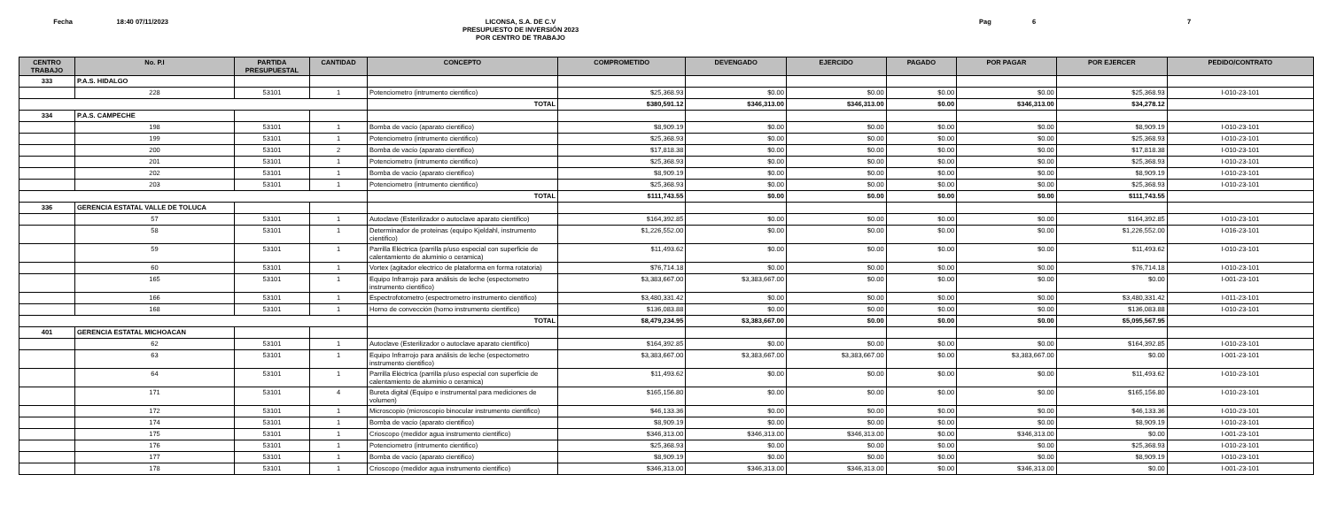Fecha 18:40 07/11/2023 LICONSA, S.A. DE C.V
PRESUPUESTO DE INVERSIÓN 2023
POR CENTRO DE TRABAJO
Pag 6 7
| CENTRO TRABAJO | No. P.I | PARTIDA PRESUPUESTAL | CANTIDAD | CONCEPTO | COMPROMETIDO | DEVENGADO | EJERCIDO | PAGADO | POR PAGAR | POR EJERCER | PEDIDO/CONTRATO |
| --- | --- | --- | --- | --- | --- | --- | --- | --- | --- | --- | --- |
| 333 | P.A.S. HIDALGO | | | | | | | | | | |
| | 228 | 53101 | 1 | Potenciometro (intrumento cientifico) | $25,368.93 | $0.00 | $0.00 | $0.00 | $0.00 | $25,368.93 | I-010-23-101 |
| | | | | TOTAL | $380,591.12 | $346,313.00 | $346,313.00 | $0.00 | $346,313.00 | $34,278.12 | |
| 334 | P.A.S. CAMPECHE | | | | | | | | | | |
| | 198 | 53101 | 1 | Bomba de vacío (aparato cientifico) | $8,909.19 | $0.00 | $0.00 | $0.00 | $0.00 | $8,909.19 | I-010-23-101 |
| | 199 | 53101 | 1 | Potenciometro (intrumento cientifico) | $25,368.93 | $0.00 | $0.00 | $0.00 | $0.00 | $25,368.93 | I-010-23-101 |
| | 200 | 53101 | 2 | Bomba de vacío (aparato cientifico) | $17,818.38 | $0.00 | $0.00 | $0.00 | $0.00 | $17,818.38 | I-010-23-101 |
| | 201 | 53101 | 1 | Potenciometro (intrumento cientifico) | $25,368.93 | $0.00 | $0.00 | $0.00 | $0.00 | $25,368.93 | I-010-23-101 |
| | 202 | 53101 | 1 | Bomba de vacío (aparato cientifico) | $8,909.19 | $0.00 | $0.00 | $0.00 | $0.00 | $8,909.19 | I-010-23-101 |
| | 203 | 53101 | 1 | Potenciometro (intrumento cientifico) | $25,368.93 | $0.00 | $0.00 | $0.00 | $0.00 | $25,368.93 | I-010-23-101 |
| | | | | TOTAL | $111,743.55 | $0.00 | $0.00 | $0.00 | $0.00 | $111,743.55 | |
| 336 | GERENCIA ESTATAL VALLE DE TOLUCA | | | | | | | | | | |
| | 57 | 53101 | 1 | Autoclave (Esterilizador o autoclave aparato cientifico) | $164,392.85 | $0.00 | $0.00 | $0.00 | $0.00 | $164,392.85 | I-010-23-101 |
| | 58 | 53101 | 1 | Determinador de proteinas (equipo Kjeldahl, instrumento cientifico) | $1,226,552.00 | $0.00 | $0.00 | $0.00 | $0.00 | $1,226,552.00 | I-016-23-101 |
| | 59 | 53101 | 1 | Parrilla Eléctrica (parrilla p/uso especial con superficie de calentamiento de aluminio o ceramica) | $11,493.62 | $0.00 | $0.00 | $0.00 | $0.00 | $11,493.62 | I-010-23-101 |
| | 60 | 53101 | 1 | Vortex (agitador electrico de plataforma en forma rotatoria) | $76,714.18 | $0.00 | $0.00 | $0.00 | $0.00 | $76,714.18 | I-010-23-101 |
| | 165 | 53101 | 1 | Equipo Infrarrojo para análisis de leche (espectometro instrumento cientifico) | $3,383,667.00 | $3,383,667.00 | $0.00 | $0.00 | $0.00 | $0.00 | I-001-23-101 |
| | 166 | 53101 | 1 | Espectrofotometro (espectrometro instrumento cientifico) | $3,480,331.42 | $0.00 | $0.00 | $0.00 | $0.00 | $3,480,331.42 | I-011-23-101 |
| | 168 | 53101 | 1 | Horno de convección (horno instrumento cientifico) | $136,083.88 | $0.00 | $0.00 | $0.00 | $0.00 | $136,083.88 | I-010-23-101 |
| | | | | TOTAL | $8,479,234.95 | $3,383,667.00 | $0.00 | $0.00 | $0.00 | $5,095,567.95 | |
| 401 | GERENCIA ESTATAL MICHOACAN | | | | | | | | | | |
| | 62 | 53101 | 1 | Autoclave (Esterilizador o autoclave aparato cientifico) | $164,392.85 | $0.00 | $0.00 | $0.00 | $0.00 | $164,392.85 | I-010-23-101 |
| | 63 | 53101 | 1 | Equipo Infrarrojo para análisis de leche (espectometro instrumento cientifico) | $3,383,667.00 | $3,383,667.00 | $3,383,667.00 | $0.00 | $3,383,667.00 | $0.00 | I-001-23-101 |
| | 64 | 53101 | 1 | Parrilla Eléctrica (parrilla p/uso especial con superficie de calentamiento de aluminio o ceramica) | $11,493.62 | $0.00 | $0.00 | $0.00 | $0.00 | $11,493.62 | I-010-23-101 |
| | 171 | 53101 | 4 | Bureta digital (Equipo e instrumental para mediciones de volumen) | $165,156.80 | $0.00 | $0.00 | $0.00 | $0.00 | $165,156.80 | I-010-23-101 |
| | 172 | 53101 | 1 | Microscopio (microscopio binocular instrumento cientifico) | $46,133.36 | $0.00 | $0.00 | $0.00 | $0.00 | $46,133.36 | I-010-23-101 |
| | 174 | 53101 | 1 | Bomba de vacío (aparato cientifico) | $8,909.19 | $0.00 | $0.00 | $0.00 | $0.00 | $8,909.19 | I-010-23-101 |
| | 175 | 53101 | 1 | Crioscopo (medidor agua instrumento cientifico) | $346,313.00 | $346,313.00 | $346,313.00 | $0.00 | $346,313.00 | $0.00 | I-001-23-101 |
| | 176 | 53101 | 1 | Potenciometro (intrumento cientifico) | $25,368.93 | $0.00 | $0.00 | $0.00 | $0.00 | $25,368.93 | I-010-23-101 |
| | 177 | 53101 | 1 | Bomba de vacío (aparato cientifico) | $8,909.19 | $0.00 | $0.00 | $0.00 | $0.00 | $8,909.19 | I-010-23-101 |
| | 178 | 53101 | 1 | Crioscopo (medidor agua instrumento cientifico) | $346,313.00 | $346,313.00 | $346,313.00 | $0.00 | $346,313.00 | $0.00 | I-001-23-101 |